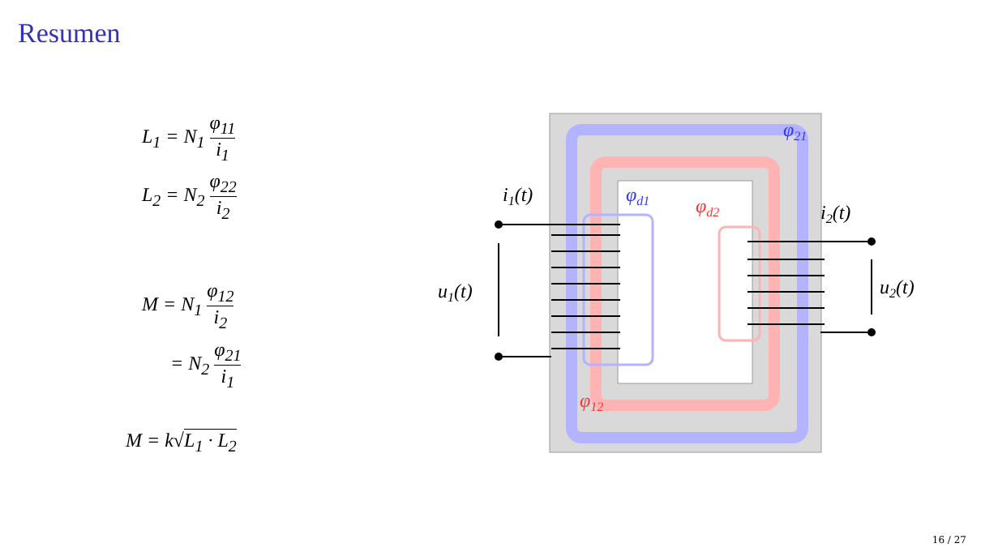Resumen
L<sub>1</sub> = N<sub>1</sub> φ<sub>11</sub> i<sub>1</sub>
L<sub>2</sub> = N<sub>2</sub> φ<sub>22</sub> i<sub>2</sub>
M = N<sub>1</sub> φ<sub>12</sub> i<sub>2</sub>
= N<sub>2</sub> φ<sub>21</sub> i<sub>1</sub>
M = k√L<sub>1</sub> · L<sub>2</sub>
i1(t)
i2(t)
u1(t)
u2(t)
φ21
φd1
φd2
φ12
16 / 27